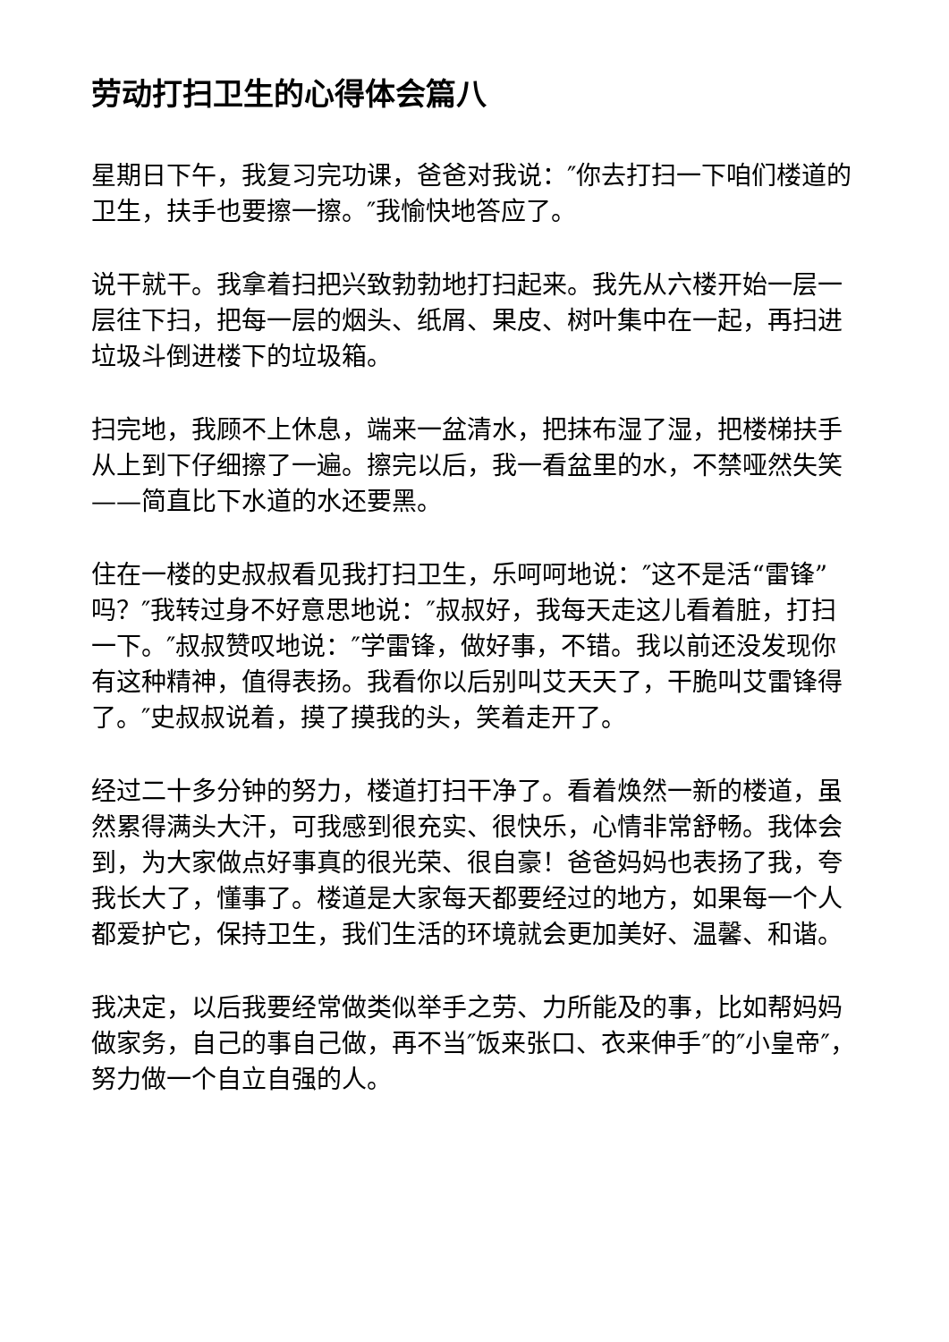劳动打扫卫生的心得体会篇八
星期日下午，我复习完功课，爸爸对我说：″你去打扫一下咱们楼道的卫生，扶手也要擦一擦。″我愉快地答应了。
说干就干。我拿着扫把兴致勃勃地打扫起来。我先从六楼开始一层一层往下扫，把每一层的烟头、纸屑、果皮、树叶集中在一起，再扫进垃圾斗倒进楼下的垃圾箱。
扫完地，我顾不上休息，端来一盆清水，把抹布湿了湿，把楼梯扶手从上到下仔细擦了一遍。擦完以后，我一看盆里的水，不禁哑然失笑——简直比下水道的水还要黑。
住在一楼的史叔叔看见我打扫卫生，乐呵呵地说：″这不是活“雷锋”吗？″我转过身不好意思地说：″叔叔好，我每天走这儿看着脏，打扫一下。″叔叔赞叹地说：″学雷锋，做好事，不错。我以前还没发现你有这种精神，值得表扬。我看你以后别叫艾天天了，干脆叫艾雷锋得了。″史叔叔说着，摸了摸我的头，笑着走开了。
经过二十多分钟的努力，楼道打扫干净了。看着焕然一新的楼道，虽然累得满头大汗，可我感到很充实、很快乐，心情非常舒畅。我体会到，为大家做点好事真的很光荣、很自豪！爸爸妈妈也表扬了我，夸我长大了，懂事了。楼道是大家每天都要经过的地方，如果每一个人都爱护它，保持卫生，我们生活的环境就会更加美好、温馨、和谐。
我决定，以后我要经常做类似举手之劳、力所能及的事，比如帮妈妈做家务，自己的事自己做，再不当″饭来张口、衣来伸手″的″小皇帝″，努力做一个自立自强的人。